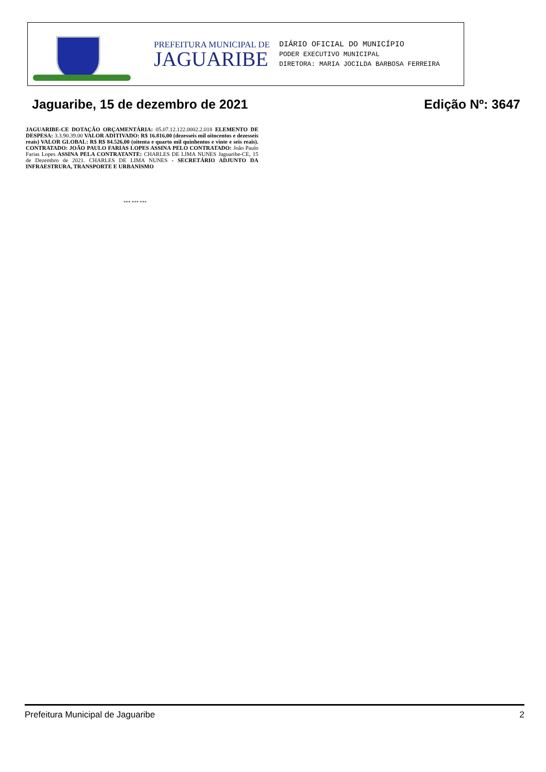PREFEITURA MUNICIPAL DE
JAGUARIBE
DIÁRIO OFICIAL DO MUNICÍPIO
PODER EXECUTIVO MUNICIPAL
DIRETORA: MARIA JOCILDA BARBOSA FERREIRA
Jaguaribe, 15 de dezembro de 2021 Edição Nº: 3647
JAGUARIBE-CE DOTAÇÃO ORÇAMENTÁRIA: 05.07.12.122.0002.2.018 ELEMENTO DE DESPESA: 3.3.90.39.00 VALOR ADITIVADO: R$ 16.816,00 (dezesseis mil oitocentos e dezesseis reais) VALOR GLOBAL: R$ R$ 84.526,00 (oitenta e quarto mil quinhentos e vinte e seis reais). CONTRATADO: JOÃO PAULO FARIAS LOPES ASSINA PELO CONTRATADO: João Paulo Farias Lopes ASSINA PELA CONTRATANTE: CHARLES DE LIMA NUNES Jaguaribe-CE, 15 de Dezembro de 2021. CHARLES DE LIMA NUNES - SECRETÁRIO ADJUNTO DA INFRAESTRURA, TRANSPORTE E URBANISMO
*** *** ***
Prefeitura Municipal de Jaguaribe 2